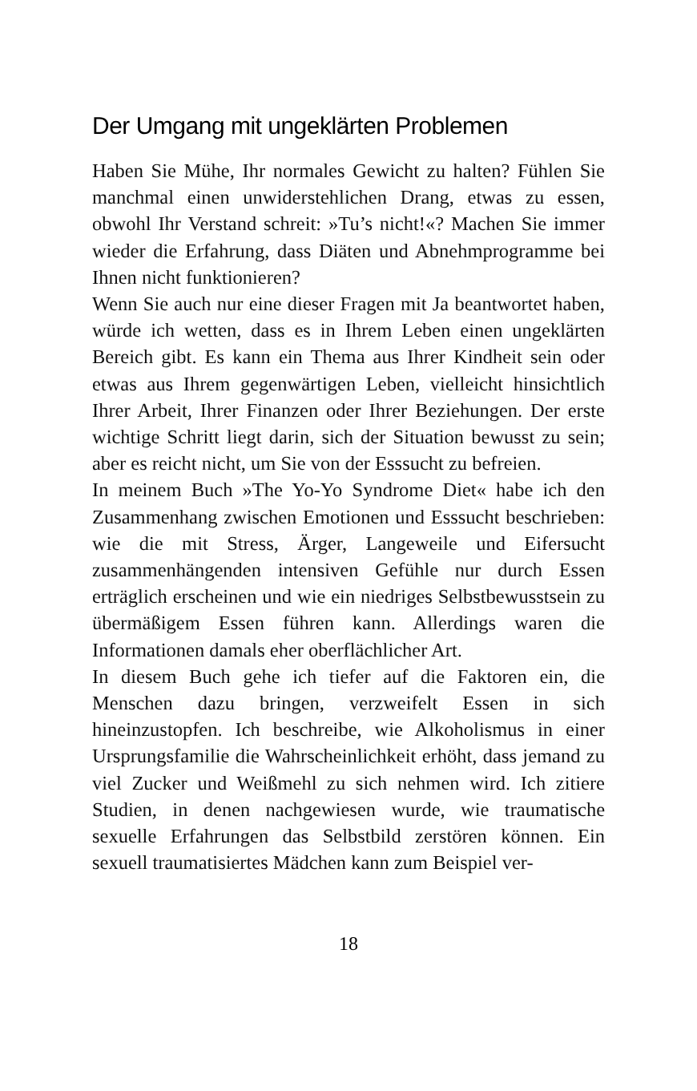Der Umgang mit ungeklärten Problemen
Haben Sie Mühe, Ihr normales Gewicht zu halten? Fühlen Sie manchmal einen unwiderstehlichen Drang, etwas zu essen, obwohl Ihr Verstand schreit: »Tu’s nicht!«? Machen Sie immer wieder die Erfahrung, dass Diäten und Abnehmprogramme bei Ihnen nicht funktionieren?
Wenn Sie auch nur eine dieser Fragen mit Ja beantwortet haben, würde ich wetten, dass es in Ihrem Leben einen ungeklärten Bereich gibt. Es kann ein Thema aus Ihrer Kindheit sein oder etwas aus Ihrem gegenwärtigen Leben, vielleicht hinsichtlich Ihrer Arbeit, Ihrer Finanzen oder Ihrer Beziehungen. Der erste wichtige Schritt liegt darin, sich der Situation bewusst zu sein; aber es reicht nicht, um Sie von der Esssucht zu befreien.
In meinem Buch »The Yo-Yo Syndrome Diet« habe ich den Zusammenhang zwischen Emotionen und Esssucht beschrieben: wie die mit Stress, Ärger, Langeweile und Eifersucht zusammenhängenden intensiven Gefühle nur durch Essen erträglich erscheinen und wie ein niedriges Selbstbewusstsein zu übermäßigem Essen führen kann. Allerdings waren die Informationen damals eher oberflächlicher Art.
In diesem Buch gehe ich tiefer auf die Faktoren ein, die Menschen dazu bringen, verzweifelt Essen in sich hineinzustopfen. Ich beschreibe, wie Alkoholismus in einer Ursprungsfamilie die Wahrscheinlichkeit erhöht, dass jemand zu viel Zucker und Weißmehl zu sich nehmen wird. Ich zitiere Studien, in denen nachgewiesen wurde, wie traumatische sexuelle Erfahrungen das Selbstbild zerstören können. Ein sexuell traumatisiertes Mädchen kann zum Beispiel ver-
18